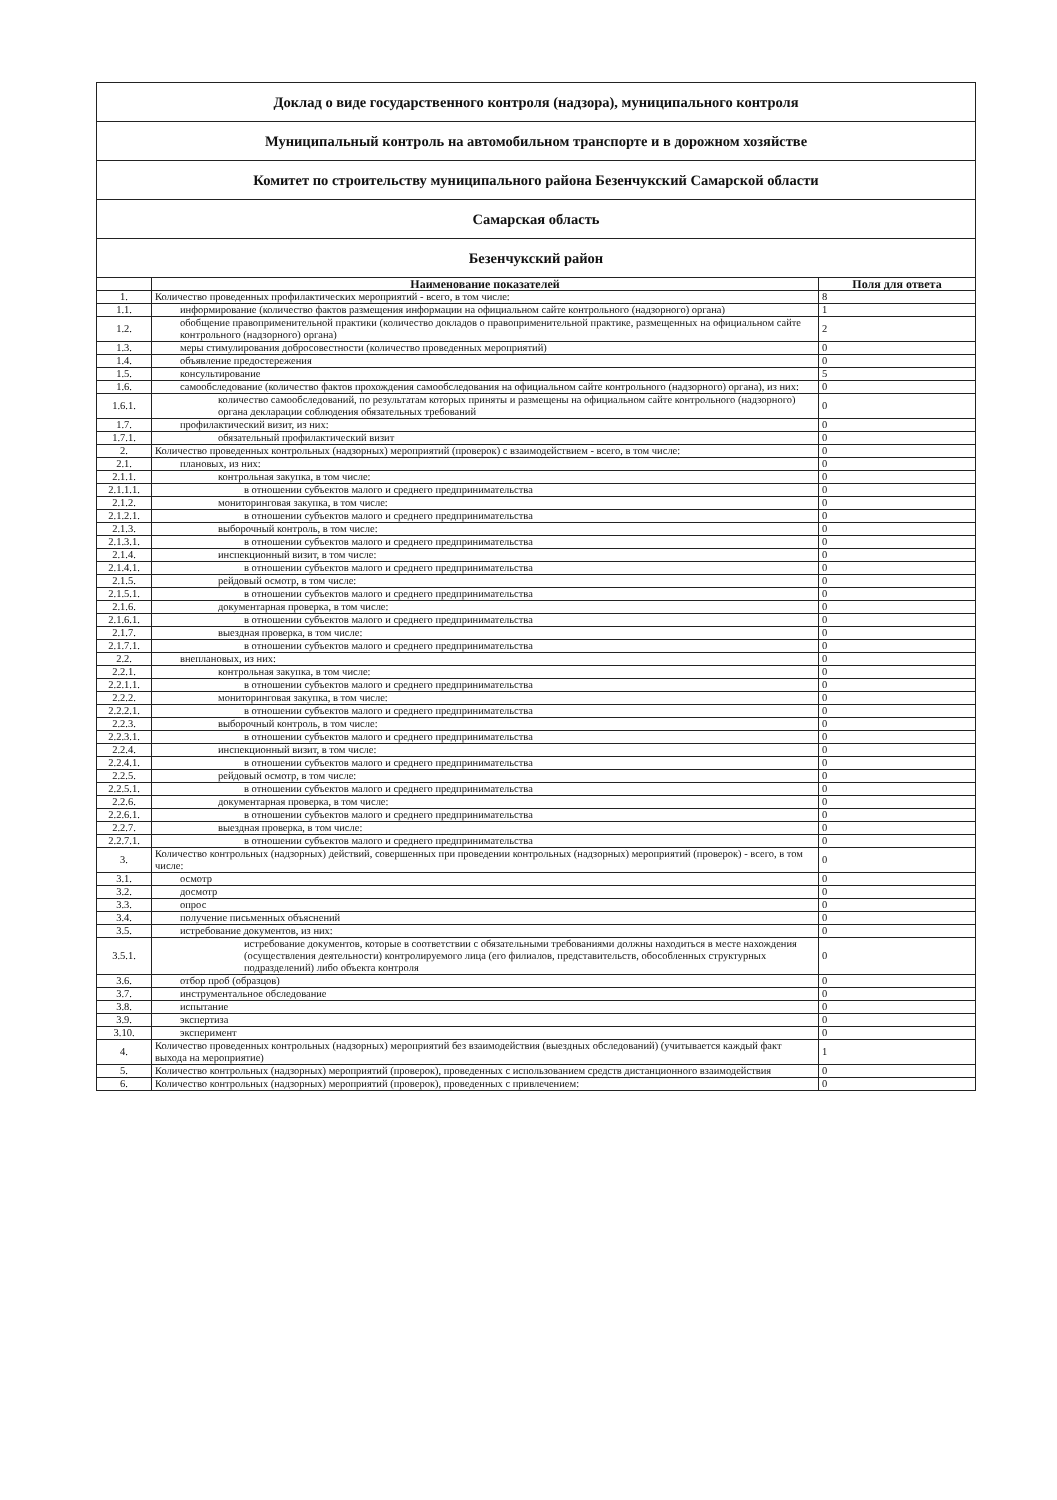| Доклад о виде государственного контроля (надзора), муниципального контроля | | |
| Муниципальный контроль на автомобильном транспорте и в дорожном хозяйстве | | |
| Комитет по строительству муниципального района Безенчукский Самарской области | | |
| Самарская область | | |
| Безенчукский район | | |
| | Наименование показателей | Поля для ответа |
| 1. | Количество проведенных профилактических мероприятий - всего, в том числе: | 8 |
| 1.1. | информирование (количество фактов размещения информации на официальном сайте контрольного (надзорного) органа) | 1 |
| 1.2. | обобщение правоприменительной практики (количество докладов о правоприменительной практике, размещенных на официальном сайте контрольного (надзорного) органа) | 2 |
| 1.3. | меры стимулирования добросовестности (количество проведенных мероприятий) | 0 |
| 1.4. | объявление предостережения | 0 |
| 1.5. | консультирование | 5 |
| 1.6. | самообследование (количество фактов прохождения самообследования на официальном сайте контрольного (надзорного) органа), из них: | 0 |
| 1.6.1. | количество самообследований, по результатам которых приняты и размещены на официальном сайте контрольного (надзорного) органа декларации соблюдения обязательных требований | 0 |
| 1.7. | профилактический визит, из них: | 0 |
| 1.7.1. | обязательный профилактический визит | 0 |
| 2. | Количество проведенных контрольных (надзорных) мероприятий (проверок) с взаимодействием - всего, в том числе: | 0 |
| 2.1. | плановых, из них: | 0 |
| 2.1.1. | контрольная закупка, в том числе: | 0 |
| 2.1.1.1. | в отношении субъектов малого и среднего предпринимательства | 0 |
| 2.1.2. | мониторинговая закупка, в том числе: | 0 |
| 2.1.2.1. | в отношении субъектов малого и среднего предпринимательства | 0 |
| 2.1.3. | выборочный контроль, в том числе: | 0 |
| 2.1.3.1. | в отношении субъектов малого и среднего предпринимательства | 0 |
| 2.1.4. | инспекционный визит, в том числе: | 0 |
| 2.1.4.1. | в отношении субъектов малого и среднего предпринимательства | 0 |
| 2.1.5. | рейдовый осмотр, в том числе: | 0 |
| 2.1.5.1. | в отношении субъектов малого и среднего предпринимательства | 0 |
| 2.1.6. | документарная проверка, в том числе: | 0 |
| 2.1.6.1. | в отношении субъектов малого и среднего предпринимательства | 0 |
| 2.1.7. | выездная проверка, в том числе: | 0 |
| 2.1.7.1. | в отношении субъектов малого и среднего предпринимательства | 0 |
| 2.2. | внеплановых, из них: | 0 |
| 2.2.1. | контрольная закупка, в том числе: | 0 |
| 2.2.1.1. | в отношении субъектов малого и среднего предпринимательства | 0 |
| 2.2.2. | мониторинговая закупка, в том числе: | 0 |
| 2.2.2.1. | в отношении субъектов малого и среднего предпринимательства | 0 |
| 2.2.3. | выборочный контроль, в том числе: | 0 |
| 2.2.3.1. | в отношении субъектов малого и среднего предпринимательства | 0 |
| 2.2.4. | инспекционный визит, в том числе: | 0 |
| 2.2.4.1. | в отношении субъектов малого и среднего предпринимательства | 0 |
| 2.2.5. | рейдовый осмотр, в том числе: | 0 |
| 2.2.5.1. | в отношении субъектов малого и среднего предпринимательства | 0 |
| 2.2.6. | документарная проверка, в том числе: | 0 |
| 2.2.6.1. | в отношении субъектов малого и среднего предпринимательства | 0 |
| 2.2.7. | выездная проверка, в том числе: | 0 |
| 2.2.7.1. | в отношении субъектов малого и среднего предпринимательства | 0 |
| 3. | Количество контрольных (надзорных) действий, совершенных при проведении контрольных (надзорных) мероприятий (проверок) - всего, в том числе: | 0 |
| 3.1. | осмотр | 0 |
| 3.2. | досмотр | 0 |
| 3.3. | опрос | 0 |
| 3.4. | получение письменных объяснений | 0 |
| 3.5. | истребование документов, из них: | 0 |
| 3.5.1. | истребование документов, которые в соответствии с обязательными требованиями должны находиться в месте нахождения (осуществления деятельности) контролируемого лица (его филиалов, представительств, обособленных структурных подразделений) либо объекта контроля | 0 |
| 3.6. | отбор проб (образцов) | 0 |
| 3.7. | инструментальное обследование | 0 |
| 3.8. | испытание | 0 |
| 3.9. | экспертиза | 0 |
| 3.10. | эксперимент | 0 |
| 4. | Количество проведенных контрольных (надзорных) мероприятий без взаимодействия (выездных обследований) (учитывается каждый факт выхода на мероприятие) | 1 |
| 5. | Количество контрольных (надзорных) мероприятий (проверок), проведенных с использованием средств дистанционного взаимодействия | 0 |
| 6. | Количество контрольных (надзорных) мероприятий (проверок), проведенных с привлечением: | 0 |